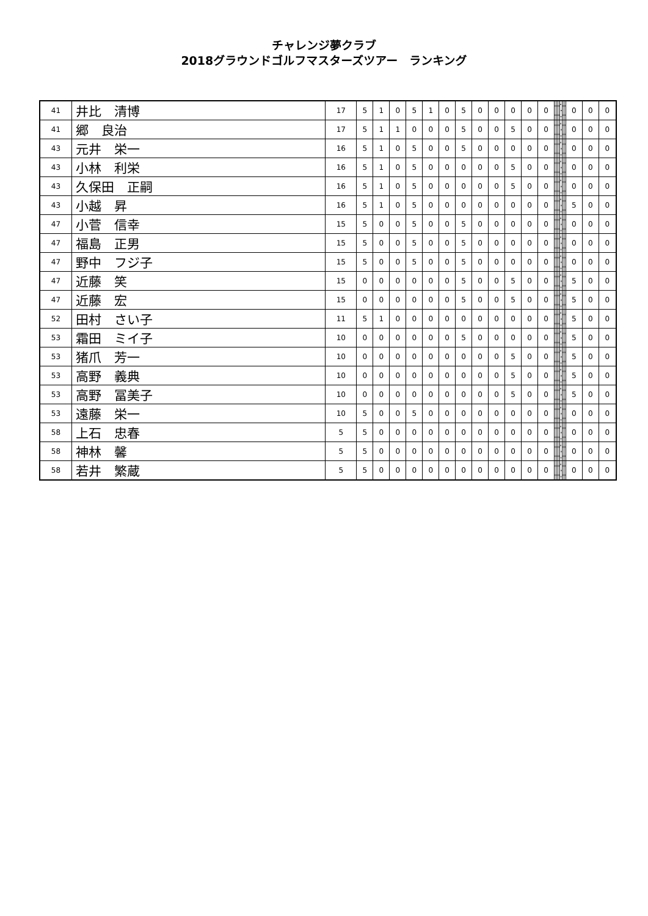チャレンジ夢クラブ
2018グラウンドゴルフマスターズツアー　ランキング
| 41 | 井比 清博 | 17 | 5 | 1 | 0 | 5 | 1 | 0 | 5 | 0 | 0 | 0 | 0 | 0 | | | | | | | 0 | 0 | 0 |
| 41 | 郷 良治 | 17 | 5 | 1 | 1 | 0 | 0 | 0 | 5 | 0 | 0 | 5 | 0 | 0 | | | | | | | 0 | 0 | 0 |
| 43 | 元井 栄一 | 16 | 5 | 1 | 0 | 5 | 0 | 0 | 5 | 0 | 0 | 0 | 0 | 0 | | | | | | | 0 | 0 | 0 |
| 43 | 小林 利栄 | 16 | 5 | 1 | 0 | 5 | 0 | 0 | 0 | 0 | 0 | 5 | 0 | 0 | | | | | | | 0 | 0 | 0 |
| 43 | 久保田 正嗣 | 16 | 5 | 1 | 0 | 5 | 0 | 0 | 0 | 0 | 0 | 5 | 0 | 0 | | | | | | | 0 | 0 | 0 |
| 43 | 小越 昇 | 16 | 5 | 1 | 0 | 5 | 0 | 0 | 0 | 0 | 0 | 0 | 0 | 0 | | | | | | | 5 | 0 | 0 |
| 47 | 小菅 信幸 | 15 | 5 | 0 | 0 | 5 | 0 | 0 | 5 | 0 | 0 | 0 | 0 | 0 | | | | | | | 0 | 0 | 0 |
| 47 | 福島 正男 | 15 | 5 | 0 | 0 | 5 | 0 | 0 | 5 | 0 | 0 | 0 | 0 | 0 | | | | | | | 0 | 0 | 0 |
| 47 | 野中 フジ子 | 15 | 5 | 0 | 0 | 5 | 0 | 0 | 5 | 0 | 0 | 0 | 0 | 0 | | | | | | | 0 | 0 | 0 |
| 47 | 近藤 笑 | 15 | 0 | 0 | 0 | 0 | 0 | 0 | 5 | 0 | 0 | 5 | 0 | 0 | | | | | | | 5 | 0 | 0 |
| 47 | 近藤 宏 | 15 | 0 | 0 | 0 | 0 | 0 | 0 | 5 | 0 | 0 | 5 | 0 | 0 | | | | | | | 5 | 0 | 0 |
| 52 | 田村 さい子 | 11 | 5 | 1 | 0 | 0 | 0 | 0 | 0 | 0 | 0 | 0 | 0 | 0 | | | | | | | 5 | 0 | 0 |
| 53 | 霜田 ミイ子 | 10 | 0 | 0 | 0 | 0 | 0 | 0 | 5 | 0 | 0 | 0 | 0 | 0 | | | | | | | 5 | 0 | 0 |
| 53 | 猪爪 芳一 | 10 | 0 | 0 | 0 | 0 | 0 | 0 | 0 | 0 | 0 | 5 | 0 | 0 | | | | | | | 5 | 0 | 0 |
| 53 | 高野 義典 | 10 | 0 | 0 | 0 | 0 | 0 | 0 | 0 | 0 | 0 | 5 | 0 | 0 | | | | | | | 5 | 0 | 0 |
| 53 | 高野 冨美子 | 10 | 0 | 0 | 0 | 0 | 0 | 0 | 0 | 0 | 0 | 5 | 0 | 0 | | | | | | | 5 | 0 | 0 |
| 53 | 遠藤 栄一 | 10 | 5 | 0 | 0 | 5 | 0 | 0 | 0 | 0 | 0 | 0 | 0 | 0 | | | | | | | 0 | 0 | 0 |
| 58 | 上石 忠春 | 5 | 5 | 0 | 0 | 0 | 0 | 0 | 0 | 0 | 0 | 0 | 0 | 0 | | | | | | | 0 | 0 | 0 |
| 58 | 神林 馨 | 5 | 5 | 0 | 0 | 0 | 0 | 0 | 0 | 0 | 0 | 0 | 0 | 0 | | | | | | | 0 | 0 | 0 |
| 58 | 若井 繁蔵 | 5 | 5 | 0 | 0 | 0 | 0 | 0 | 0 | 0 | 0 | 0 | 0 | 0 | | | | | | | 0 | 0 | 0 |